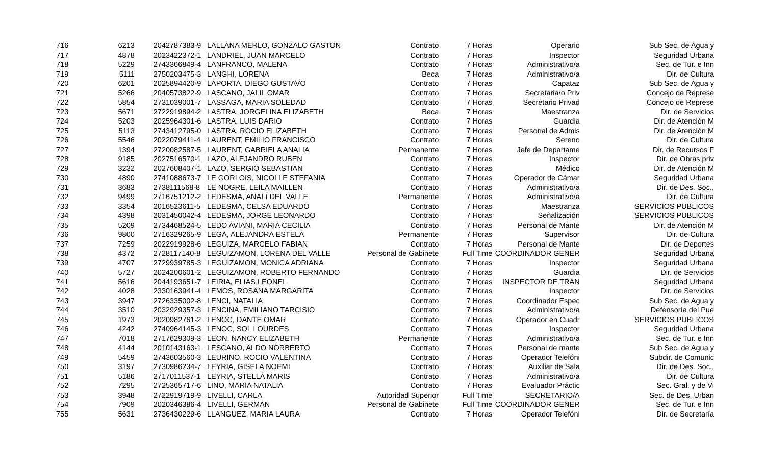| 716 | 6213 | 2042787383-9 | LALLANA MERLO, GONZALO GASTON | Contrato | 7 Horas | Operario | Sub Sec. de Agua y |
| 717 | 4878 | 2023422372-1 | LANDRIEL, JUAN MARCELO | Contrato | 7 Horas | Inspector | Seguridad Urbana |
| 718 | 5229 | 2743366849-4 | LANFRANCO, MALENA | Contrato | 7 Horas | Administrativo/a | Sec. de Tur. e Inn |
| 719 | 5111 | 2750203475-3 | LANGHI, LORENA | Beca | 7 Horas | Administrativo/a | Dir. de Cultura |
| 720 | 6201 | 2025894420-9 | LAPORTA, DIEGO GUSTAVO | Contrato | 7 Horas | Capataz | Sub Sec. de Agua y |
| 721 | 5266 | 2040573822-9 | LASCANO, JALIL OMAR | Contrato | 7 Horas | Secretaria/o Priv | Concejo de Represe |
| 722 | 5854 | 2731039001-7 | LASSAGA, MARIA SOLEDAD | Contrato | 7 Horas | Secretario Privad | Concejo de Represe |
| 723 | 5671 | 2722919894-2 | LASTRA, JORGELINA ELIZABETH | Beca | 7 Horas | Maestranza | Dir. de Servicios |
| 724 | 5203 | 2025964301-6 | LASTRA, LUIS DARIO | Contrato | 7 Horas | Guardia | Dir. de Atención M |
| 725 | 5113 | 2743412795-0 | LASTRA, ROCIO ELIZABETH | Contrato | 7 Horas | Personal de Admis | Dir. de Atención M |
| 726 | 5546 | 2022079411-4 | LAURENT, EMILIO FRANCISCO | Contrato | 7 Horas | Sereno | Dir. de Cultura |
| 727 | 1394 | 2720082587-5 | LAURENT, GABRIELA ANALIA | Permanente | 7 Horas | Jefe de Departame | Dir. de Recursos F |
| 728 | 9185 | 2027516570-1 | LAZO, ALEJANDRO RUBEN | Contrato | 7 Horas | Inspector | Dir. de Obras priv |
| 729 | 3232 | 2027608407-1 | LAZO, SERGIO SEBASTIAN | Contrato | 7 Horas | Médico | Dir. de Atención M |
| 730 | 4890 | 2741088673-7 | LE GORLOIS, NICOLLE STEFANIA | Contrato | 7 Horas | Operador de Cámar | Seguridad Urbana |
| 731 | 3683 | 2738111568-8 | LE NOGRE, LEILA MAILLEN | Contrato | 7 Horas | Administrativo/a | Dir. de Des. Soc., |
| 732 | 9499 | 2716751212-2 | LEDESMA, ANALÍ DEL VALLE | Permanente | 7 Horas | Administrativo/a | Dir. de Cultura |
| 733 | 3354 | 2016523611-5 | LEDESMA, CELSA EDUARDO | Contrato | 7 Horas | Maestranza | SERVICIOS PUBLICOS |
| 734 | 4398 | 2031450042-4 | LEDESMA, JORGE LEONARDO | Contrato | 7 Horas | Señalización | SERVICIOS PUBLICOS |
| 735 | 5209 | 2734468524-5 | LEDO AVIANI, MARIA CECILIA | Contrato | 7 Horas | Personal de Mante | Dir. de Atención M |
| 736 | 9800 | 2716329265-9 | LEGA, ALEJANDRA ESTELA | Permanente | 7 Horas | Supervisor | Dir. de Cultura |
| 737 | 7259 | 2022919928-6 | LEGUIZA, MARCELO FABIAN | Contrato | 7 Horas | Personal de Mante | Dir. de Deportes |
| 738 | 4372 | 2728117140-8 | LEGUIZAMON, LORENA DEL VALLE | Personal de Gabinete | Full Time | COORDINADOR GENER | Seguridad Urbana |
| 739 | 4707 | 2729939785-3 | LEGUIZAMON, MONICA ADRIANA | Contrato | 7 Horas | Inspector | Seguridad Urbana |
| 740 | 5727 | 2024200601-2 | LEGUIZAMON, ROBERTO FERNANDO | Contrato | 7 Horas | Guardia | Dir. de Servicios |
| 741 | 5616 | 2044193651-7 | LEIRIA, ELIAS LEONEL | Contrato | 7 Horas | INSPECTOR DE TRAN | Seguridad Urbana |
| 742 | 4028 | 2330163941-4 | LEMOS, ROSANA MARGARITA | Contrato | 7 Horas | Inspector | Dir. de Servicios |
| 743 | 3947 | 2726335002-8 | LENCI, NATALIA | Contrato | 7 Horas | Coordinador Espec | Sub Sec. de Agua y |
| 744 | 3510 | 2032929357-3 | LENCINA, EMILIANO TARCISIO | Contrato | 7 Horas | Administrativo/a | Defensoría del Pue |
| 745 | 1973 | 2020982761-2 | LENOC, DANTE OMAR | Contrato | 7 Horas | Operador en Cuadr | SERVICIOS PUBLICOS |
| 746 | 4242 | 2740964145-3 | LENOC, SOL LOURDES | Contrato | 7 Horas | Inspector | Seguridad Urbana |
| 747 | 7018 | 2717629309-3 | LEON, NANCY ELIZABETH | Permanente | 7 Horas | Administrativo/a | Sec. de Tur. e Inn |
| 748 | 4144 | 2010143163-1 | LESCANO, ALDO NORBERTO | Contrato | 7 Horas | Personal de mante | Sub Sec. de Agua y |
| 749 | 5459 | 2743603560-3 | LEURINO, ROCIO VALENTINA | Contrato | 7 Horas | Operador Telefóni | Subdir. de Comunic |
| 750 | 3197 | 2730986234-7 | LEYRIA, GISELA NOEMI | Contrato | 7 Horas | Auxiliar de Sala | Dir. de Des. Soc., |
| 751 | 5186 | 2717011537-1 | LEYRIA, STELLA MARIS | Contrato | 7 Horas | Administrativo/a | Dir. de Cultura |
| 752 | 7295 | 2725365717-6 | LINO, MARIA NATALIA | Contrato | 7 Horas | Evaluador Práctic | Sec. Gral. y de Vi |
| 753 | 3948 | 2722919719-9 | LIVELLI, CARLA | Autoridad Superior | Full Time | SECRETARIO/A | Sec. de Des. Urban |
| 754 | 7909 | 2020346386-4 | LIVELLI, GERMAN | Personal de Gabinete | Full Time | COORDINADOR GENER | Sec. de Tur. e Inn |
| 755 | 5631 | 2736430229-6 | LLANGUEZ, MARIA LAURA | Contrato | 7 Horas | Operador Telefóni | Dir. de Secretaría |